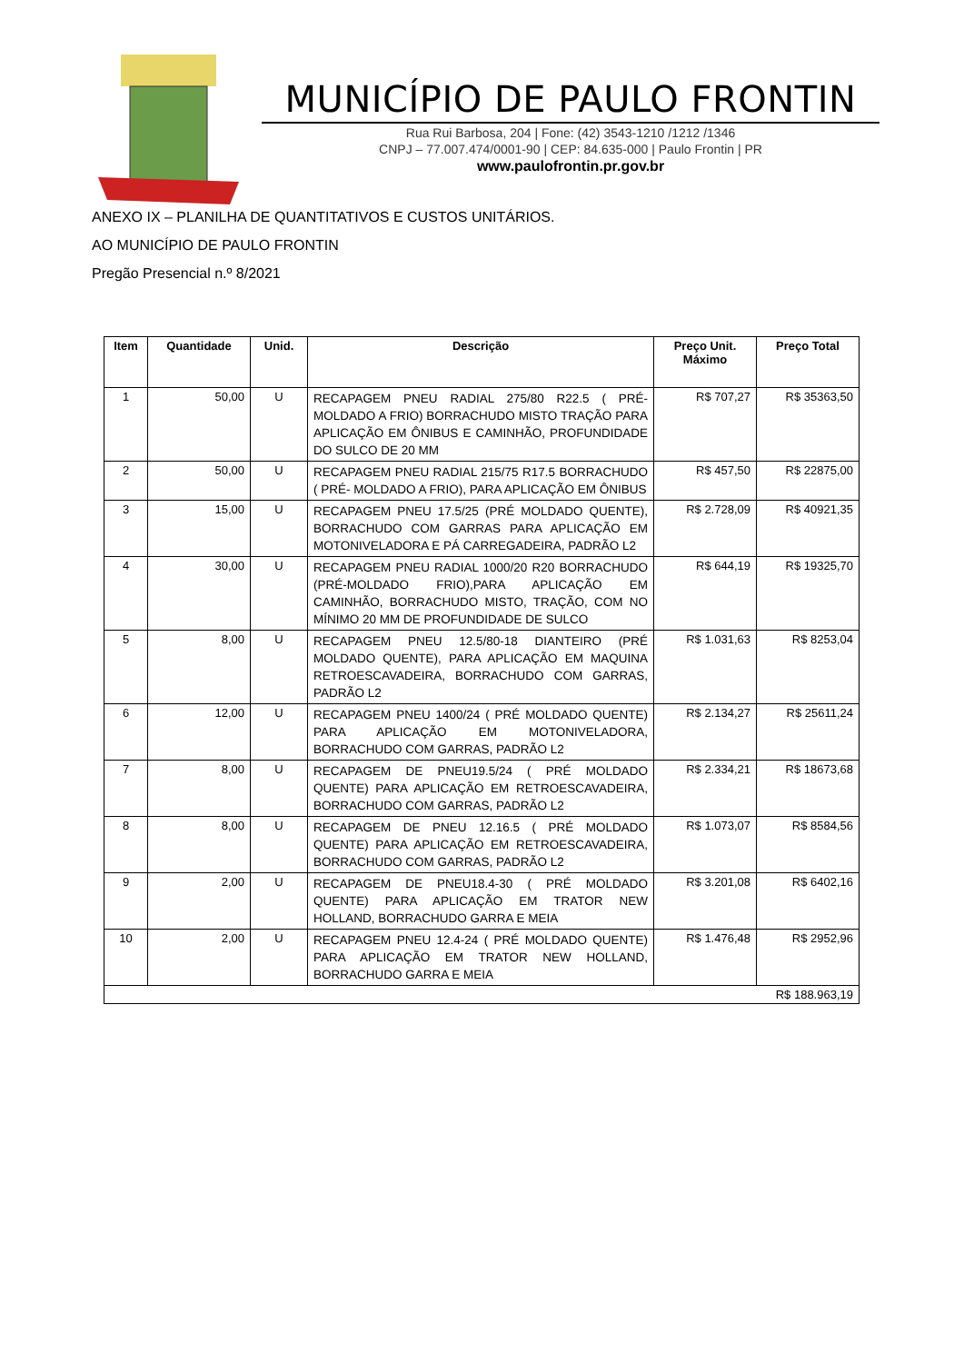MUNICÍPIO DE PAULO FRONTIN
Rua Rui Barbosa, 204 | Fone: (42) 3543-1210 /1212 /1346
CNPJ – 77.007.474/0001-90 | CEP: 84.635-000 | Paulo Frontin | PR
www.paulofrontin.pr.gov.br
ANEXO IX – PLANILHA DE QUANTITATIVOS E CUSTOS UNITÁRIOS.
AO MUNICÍPIO DE PAULO FRONTIN
Pregão Presencial n.º 8/2021
| Item | Quantidade | Unid. | Descrição | Preço Unit. Máximo | Preço Total |
| --- | --- | --- | --- | --- | --- |
| 1 | 50,00 | U | RECAPAGEM PNEU RADIAL 275/80 R22.5 ( PRÉ-MOLDADO A FRIO) BORRACHUDO MISTO TRAÇÃO PARA APLICAÇÃO EM ÔNIBUS E CAMINHÃO, PROFUNDIDADE DO SULCO DE 20 MM | R$ 707,27 | R$ 35363,50 |
| 2 | 50,00 | U | RECAPAGEM PNEU RADIAL 215/75 R17.5 BORRACHUDO ( PRÉ- MOLDADO A FRIO), PARA APLICAÇÃO EM ÔNIBUS | R$ 457,50 | R$ 22875,00 |
| 3 | 15,00 | U | RECAPAGEM PNEU 17.5/25 (PRÉ MOLDADO QUENTE), BORRACHUDO COM GARRAS PARA APLICAÇÃO EM MOTONIVELADORA E PÁ CARREGADEIRA, PADRÃO L2 | R$ 2.728,09 | R$ 40921,35 |
| 4 | 30,00 | U | RECAPAGEM PNEU RADIAL 1000/20 R20 BORRACHUDO (PRÉ-MOLDADO FRIO),PARA APLICAÇÃO EM CAMINHÃO, BORRACHUDO MISTO, TRAÇÃO, COM NO MÍNIMO 20 MM DE PROFUNDIDADE DE SULCO | R$ 644,19 | R$ 19325,70 |
| 5 | 8,00 | U | RECAPAGEM PNEU 12.5/80-18 DIANTEIRO (PRÉ MOLDADO QUENTE), PARA APLICAÇÃO EM MAQUINA RETROESCAVADEIRA, BORRACHUDO COM GARRAS, PADRÃO L2 | R$ 1.031,63 | R$ 8253,04 |
| 6 | 12,00 | U | RECAPAGEM PNEU 1400/24 ( PRÉ MOLDADO QUENTE) PARA APLICAÇÃO EM MOTONIVELADORA, BORRACHUDO COM GARRAS, PADRÃO L2 | R$ 2.134,27 | R$ 25611,24 |
| 7 | 8,00 | U | RECAPAGEM DE PNEU19.5/24 ( PRÉ MOLDADO QUENTE) PARA APLICAÇÃO EM RETROESCAVADEIRA, BORRACHUDO COM GARRAS, PADRÃO L2 | R$ 2.334,21 | R$ 18673,68 |
| 8 | 8,00 | U | RECAPAGEM DE PNEU 12.16.5 ( PRÉ MOLDADO QUENTE) PARA APLICAÇÃO EM RETROESCAVADEIRA, BORRACHUDO COM GARRAS, PADRÃO L2 | R$ 1.073,07 | R$ 8584,56 |
| 9 | 2,00 | U | RECAPAGEM DE PNEU18.4-30 ( PRÉ MOLDADO QUENTE) PARA APLICAÇÃO EM TRATOR NEW HOLLAND, BORRACHUDO GARRA E MEIA | R$ 3.201,08 | R$ 6402,16 |
| 10 | 2,00 | U | RECAPAGEM PNEU 12.4-24 ( PRÉ MOLDADO QUENTE) PARA APLICAÇÃO EM TRATOR NEW HOLLAND, BORRACHUDO GARRA E MEIA | R$ 1.476,48 | R$ 2952,96 |
| R$ 188.963,19 | | | | | |